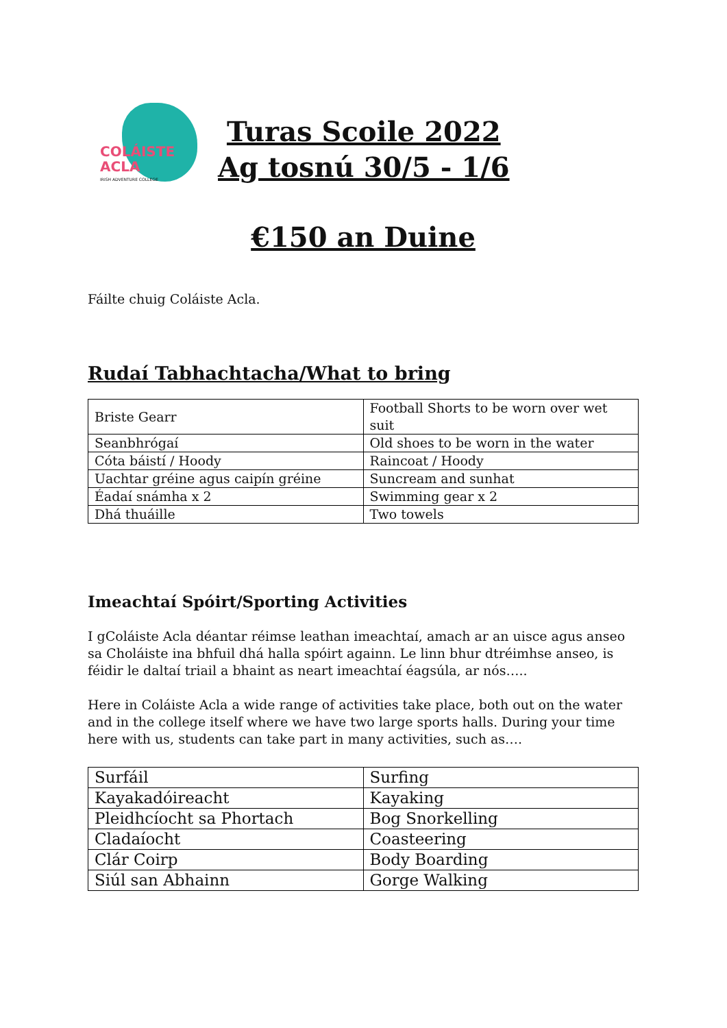COLÁISTE
ACLA
IRISH ADVENTURE COLLEGE
Turas Scoile 2022
Ag tosnú 30/5 - 1/6
€150 an Duine
Fáilte chuig Coláiste Acla.
Rudaí Tabhachtacha/What to bring
| Briste Gearr | Football Shorts to be worn over wet suit |
| Seanbhrógaí | Old shoes to be worn in the water |
| Cóta báistí / Hoody | Raincoat / Hoody |
| Uachtar gréine agus caipín gréine | Suncream and sunhat |
| Éadaí snámha x 2 | Swimming gear x 2 |
| Dhá thuáille | Two towels |
Imeachtaí Spóirt/Sporting Activities
I gColáiste Acla déantar réimse leathan imeachtaí, amach ar an uisce agus anseo sa Choláiste ina bhfuil dhá halla spóirt againn. Le linn bhur dtréimhse anseo, is féidir le daltaí triail a bhaint as neart imeachtaí éagsúla, ar nós…..
Here in Coláiste Acla a wide range of activities take place, both out on the water and in the college itself where we have two large sports halls. During your time here with us, students can take part in many activities, such as….
| Surfáil | Surfing |
| Kayakadóireacht | Kayaking |
| Pleidhcíocht sa Phortach | Bog Snorkelling |
| Cladaíocht | Coasteering |
| Clár Coirp | Body Boarding |
| Siúl san Abhainn | Gorge Walking |